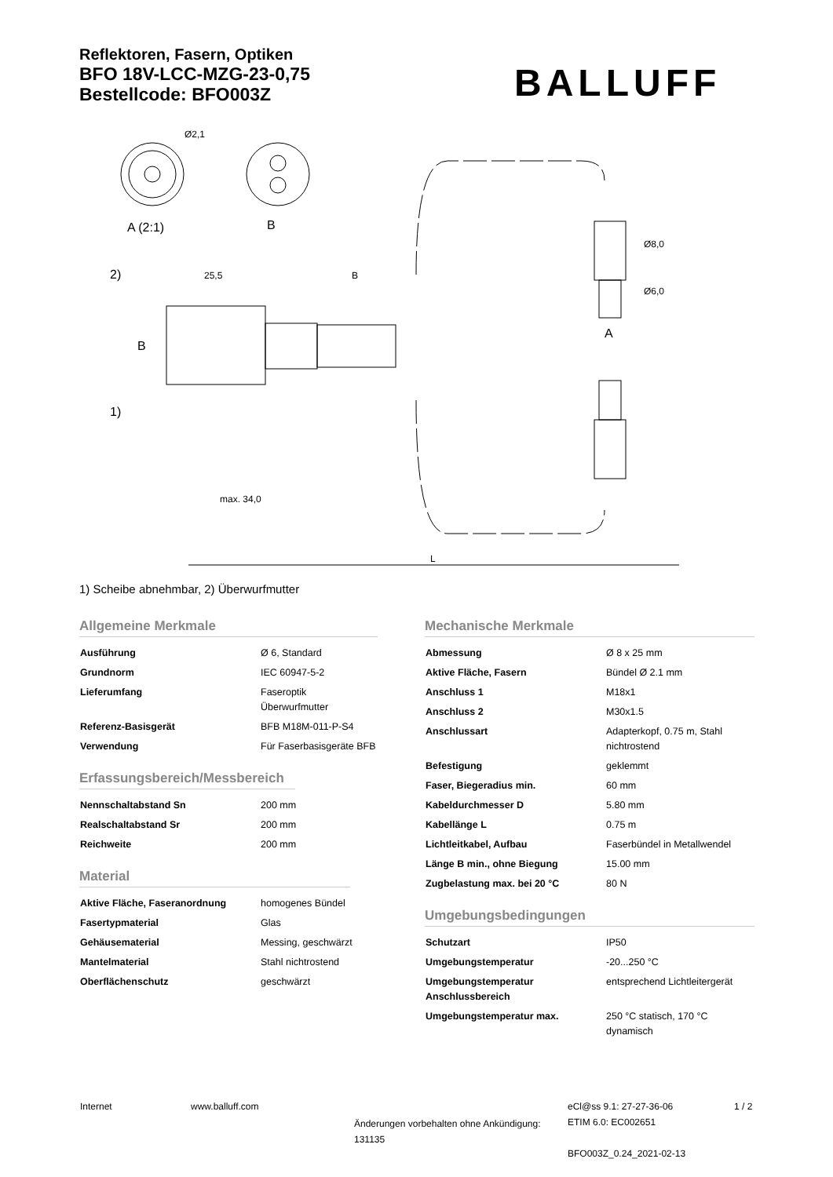Reflektoren, Fasern, Optiken
BFO 18V-LCC-MZG-23-0,75
Bestellcode: BFO003Z
BALLUFF
Ø2,1
A (2:1)
B
25,5
B
B
2)
1)
max. 34,0
L
Ø8,0
Ø6,0
A
1) Scheibe abnehmbar, 2) Überwurfmutter
Allgemeine Merkmale
| Ausführung | Ø 6, Standard |
| Grundnorm | IEC 60947-5-2 |
| Lieferumfang | Faseroptik Überwurfmutter |
| Referenz-Basisgerät | BFB M18M-011-P-S4 |
| Verwendung | Für Faserbasisgeräte BFB |
Erfassungsbereich/Messbereich
| Nennschaltabstand Sn | 200 mm |
| Realschaltabstand Sr | 200 mm |
| Reichweite | 200 mm |
Material
| Aktive Fläche, Faseranordnung | homogenes Bündel |
| Fasertypmaterial | Glas |
| Gehäusematerial | Messing, geschwärzt |
| Mantelmaterial | Stahl nichtrostend |
| Oberflächenschutz | geschwärzt |
Mechanische Merkmale
| Abmessung | Ø 8 x 25 mm |
| Aktive Fläche, Fasern | Bündel Ø 2.1 mm |
| Anschluss 1 | M18x1 |
| Anschluss 2 | M30x1.5 |
| Anschlussart | Adapterkopf, 0.75 m, Stahl nichtrostend |
| Befestigung | geklemmt |
| Faser, Biegeradius min. | 60 mm |
| Kabeldurchmesser D | 5.80 mm |
| Kabellänge L | 0.75 m |
| Lichtleitkabel, Aufbau | Faserbündel in Metallwendel |
| Länge B min., ohne Biegung | 15.00 mm |
| Zugbelastung max. bei 20 °C | 80 N |
Umgebungsbedingungen
| Schutzart | IP50 |
| Umgebungstemperatur | -20...250 °C |
| Umgebungstemperatur Anschlussbereich | entsprechend Lichtleitergerät |
| Umgebungstemperatur max. | 250 °C statisch, 170 °C dynamisch |
Internet www.balluff.com
Änderungen vorbehalten ohne Ankündigung:
131135
eCl@ss 9.1: 27-27-36-06
ETIM 6.0: EC002651
BFO003Z_0.24_2021-02-13
1 / 2